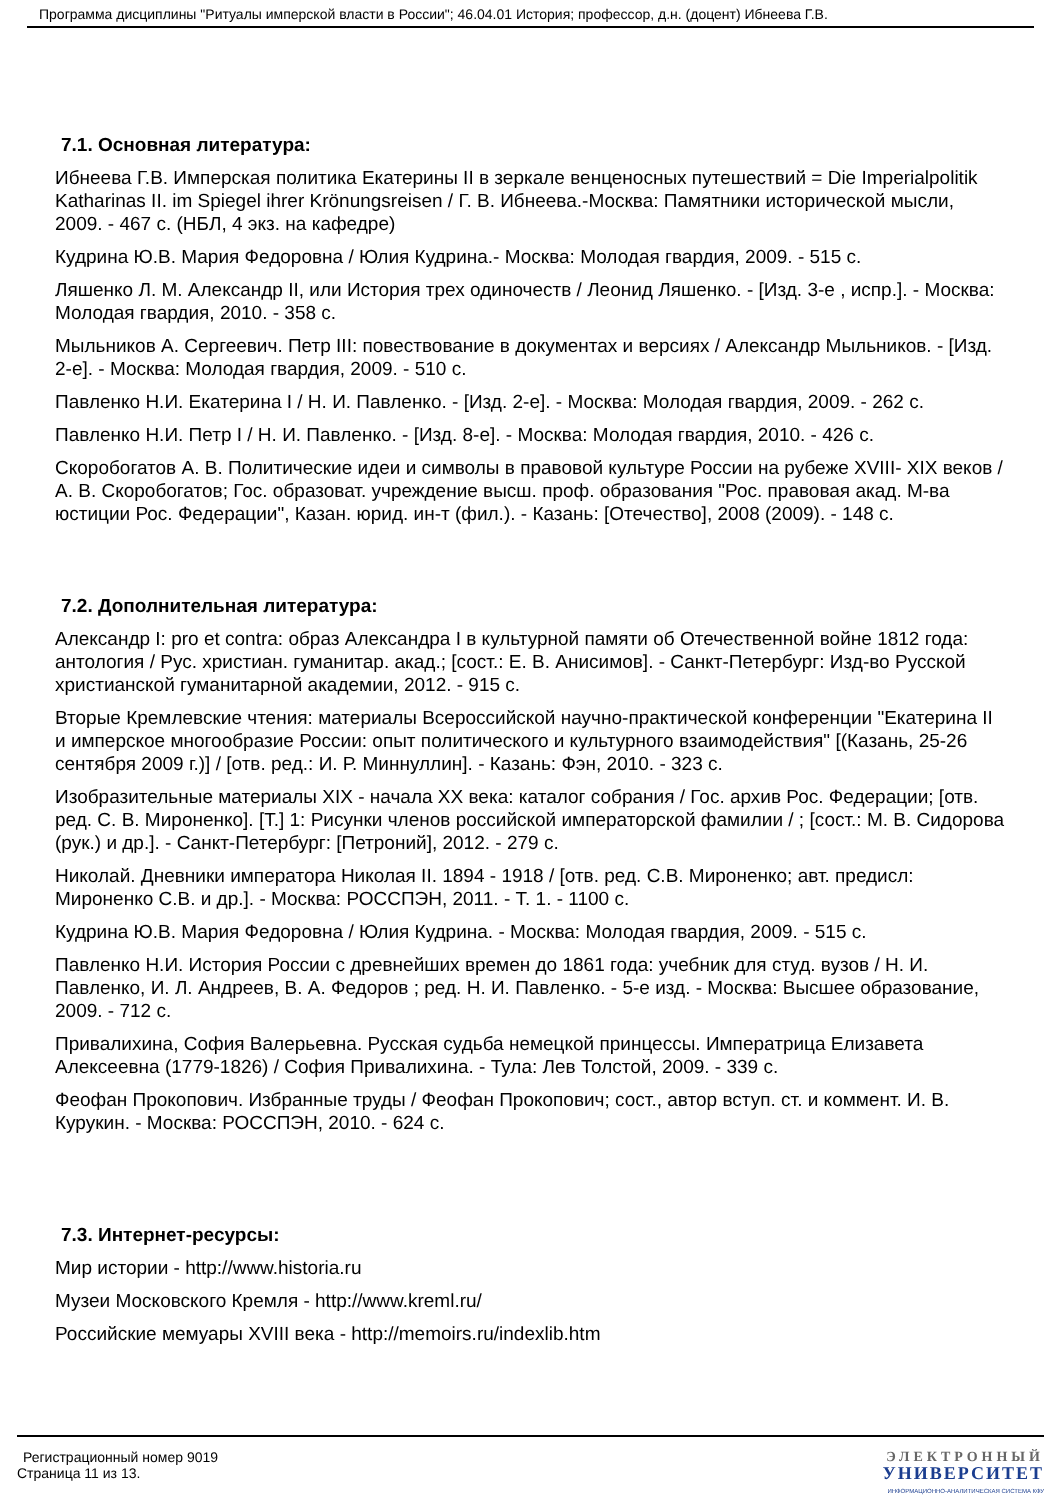Программа дисциплины "Ритуалы имперской власти в России"; 46.04.01 История; профессор, д.н. (доцент) Ибнеева Г.В.
7.1. Основная литература:
Ибнеева Г.В. Имперская политика Екатерины II в зеркале венценосных путешествий = Die Imperialpolitik Katharinas II. im Spiegel ihrer Krönungsreisen / Г. В. Ибнеева.-Москва: Памятники исторической мысли, 2009. - 467 с. (НБЛ, 4 экз. на кафедре)
Кудрина Ю.В. Мария Федоровна / Юлия Кудрина.- Москва: Молодая гвардия, 2009. - 515 с.
Ляшенко Л. М. Александр II, или История трех одиночеств / Леонид Ляшенко. - [Изд. 3-е , испр.]. - Москва: Молодая гвардия, 2010. - 358 с.
Мыльников А. Сергеевич. Петр III: повествование в документах и версиях / Александр Мыльников. - [Изд. 2-е]. - Москва: Молодая гвардия, 2009. - 510 с.
Павленко Н.И. Екатерина I / Н. И. Павленко. - [Изд. 2-е]. - Москва: Молодая гвардия, 2009. - 262 с.
Павленко Н.И. Петр I / Н. И. Павленко. - [Изд. 8-е]. - Москва: Молодая гвардия, 2010. - 426 с.
Скоробогатов А. В. Политические идеи и символы в правовой культуре России на рубеже XVIII- XIX веков / А. В. Скоробогатов; Гос. образоват. учреждение высш. проф. образования "Рос. правовая акад. М-ва юстиции Рос. Федерации", Казан. юрид. ин-т (фил.). - Казань: [Отечество], 2008 (2009). - 148 с.
7.2. Дополнительная литература:
Александр I: pro et contra: образ Александра I в культурной памяти об Отечественной войне 1812 года: антология / Рус. христиан. гуманитар. акад.; [сост.: Е. В. Анисимов]. - Санкт-Петербург: Изд-во Русской христианской гуманитарной академии, 2012. - 915 с.
Вторые Кремлевские чтения: материалы Всероссийской научно-практической конференции "Екатерина II и имперское многообразие России: опыт политического и культурного взаимодействия" [(Казань, 25-26 сентября 2009 г.)] / [отв. ред.: И. Р. Миннуллин]. - Казань: Фэн, 2010. - 323 с.
Изобразительные материалы XIX - начала XX века: каталог собрания / Гос. архив Рос. Федерации; [отв. ред. С. В. Мироненко]. [Т.] 1: Рисунки членов российской императорской фамилии / ; [сост.: М. В. Сидорова (рук.) и др.]. - Санкт-Петербург: [Петроний], 2012. - 279 с.
Николай. Дневники императора Николая II. 1894 - 1918 / [отв. ред. С.В. Мироненко; авт. предисл: Мироненко С.В. и др.]. - Москва: РОССПЭН, 2011. - Т. 1. - 1100 с.
Кудрина Ю.В. Мария Федоровна / Юлия Кудрина. - Москва: Молодая гвардия, 2009. - 515 с.
Павленко Н.И. История России с древнейших времен до 1861 года: учебник для студ. вузов / Н. И. Павленко, И. Л. Андреев, В. А. Федоров ; ред. Н. И. Павленко. - 5-е изд. - Москва: Высшее образование, 2009. - 712 с.
Привалихина, София Валерьевна. Русская судьба немецкой принцессы. Императрица Елизавета Алексеевна (1779-1826) / София Привалихина. - Тула: Лев Толстой, 2009. - 339 с.
Феофан Прокопович. Избранные труды / Феофан Прокопович; сост., автор вступ. ст. и коммент. И. В. Курукин. - Москва: РОССПЭН, 2010. - 624 с.
7.3. Интернет-ресурсы:
Мир истории - http://www.historia.ru
Музеи Московского Кремля - http://www.kreml.ru/
Российские мемуары XVIII века - http://memoirs.ru/indexlib.htm
Регистрационный номер 9019
Страница 11 из 13.
ЭЛЕКТРОННЫЙ
УНИВЕРСИТЕТ
ИНФОРМАЦИОННО-АНАЛИТИЧЕСКАЯ СИСТЕМА КФУ